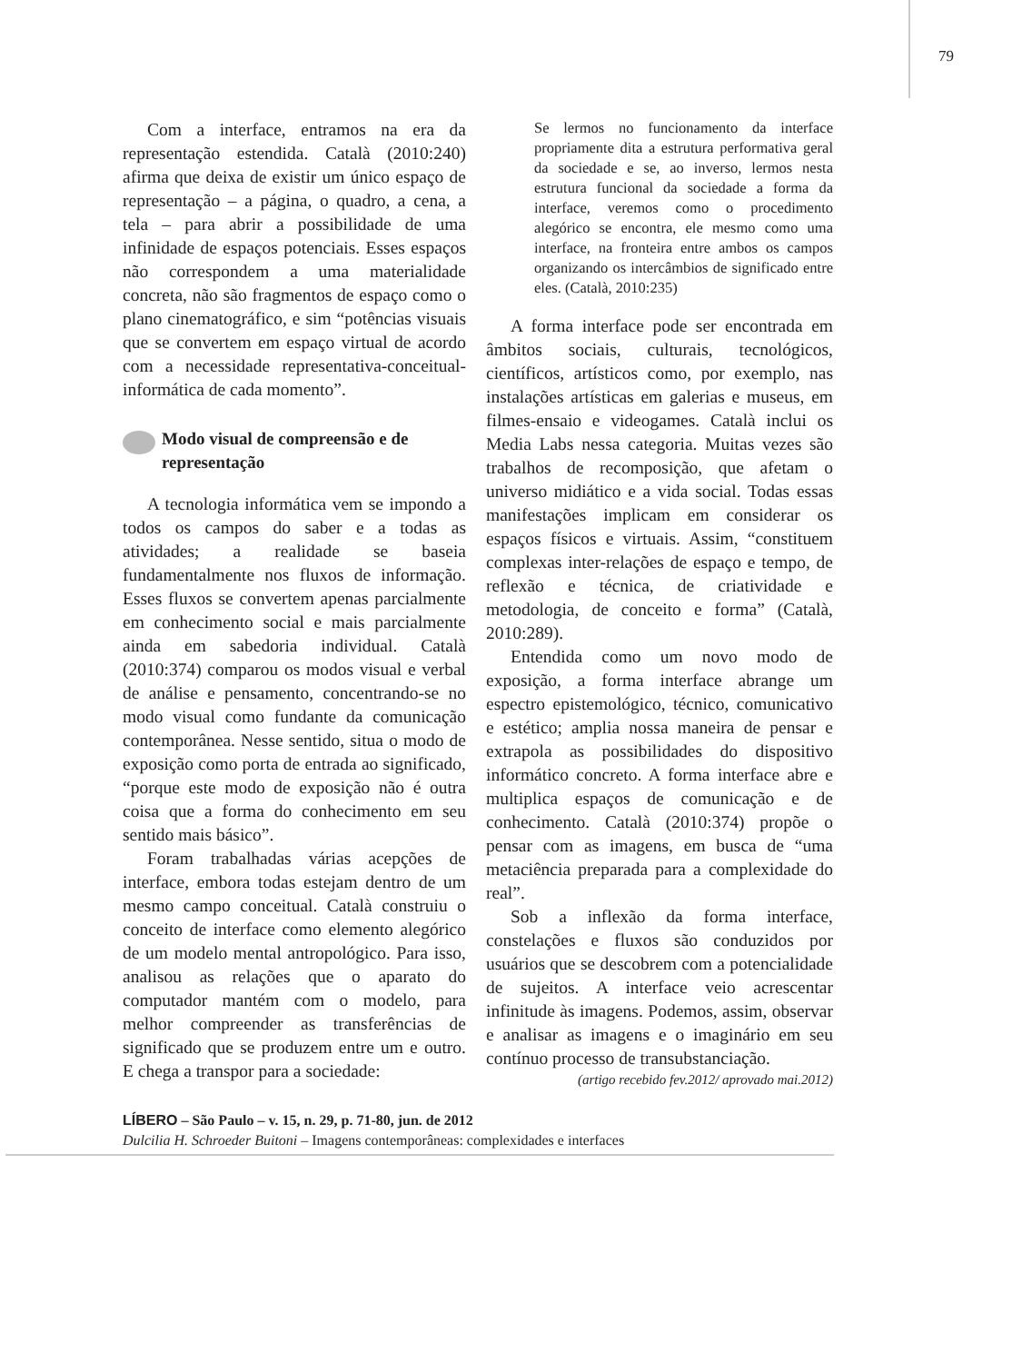79
Com a interface, entramos na era da representação estendida. Català (2010:240) afirma que deixa de existir um único espaço de representação – a página, o quadro, a cena, a tela – para abrir a possibilidade de uma infinidade de espaços potenciais. Esses espaços não correspondem a uma materialidade concreta, não são fragmentos de espaço como o plano cinematográfico, e sim “potências visuais que se convertem em espaço virtual de acordo com a necessidade representativa-conceitual-informática de cada momento”.
Modo visual de compreensão e de representação
A tecnologia informática vem se impondo a todos os campos do saber e a todas as atividades; a realidade se baseia fundamentalmente nos fluxos de informação. Esses fluxos se convertem apenas parcialmente em conhecimento social e mais parcialmente ainda em sabedoria individual. Català (2010:374) comparou os modos visual e verbal de análise e pensamento, concentrando-se no modo visual como fundante da comunicação contemporânea. Nesse sentido, situa o modo de exposição como porta de entrada ao significado, “porque este modo de exposição não é outra coisa que a forma do conhecimento em seu sentido mais básico”.
Foram trabalhadas várias acepções de interface, embora todas estejam dentro de um mesmo campo conceitual. Català construiu o conceito de interface como elemento alegórico de um modelo mental antropológico. Para isso, analisou as relações que o aparato do computador mantém com o modelo, para melhor compreender as transferências de significado que se produzem entre um e outro. E chega a transpor para a sociedade:
Se lermos no funcionamento da interface propriamente dita a estrutura performativa geral da sociedade e se, ao inverso, lermos nesta estrutura funcional da sociedade a forma da interface, veremos como o procedimento alegórico se encontra, ele mesmo como uma interface, na fronteira entre ambos os campos organizando os intercâmbios de significado entre eles. (Català, 2010:235)
A forma interface pode ser encontrada em âmbitos sociais, culturais, tecnológicos, científicos, artísticos como, por exemplo, nas instalações artísticas em galerias e museus, em filmes-ensaio e videogames. Català inclui os Media Labs nessa categoria. Muitas vezes são trabalhos de recomposição, que afetam o universo midiático e a vida social. Todas essas manifestações implicam em considerar os espaços físicos e virtuais. Assim, “constituem complexas inter-relações de espaço e tempo, de reflexão e técnica, de criatividade e metodologia, de conceito e forma” (Català, 2010:289).
Entendida como um novo modo de exposição, a forma interface abrange um espectro epistemológico, técnico, comunicativo e estético; amplia nossa maneira de pensar e extrapola as possibilidades do dispositivo informático concreto. A forma interface abre e multiplica espaços de comunicação e de conhecimento. Català (2010:374) propõe o pensar com as imagens, em busca de “uma metaciência preparada para a complexidade do real”.
Sob a inflexão da forma interface, constelações e fluxos são conduzidos por usuários que se descobrem com a potencialidade de sujeitos. A interface veio acrescentar infinitude às imagens. Podemos, assim, observar e analisar as imagens e o imaginário em seu contínuo processo de transubstanciação.
(artigo recebido fev.2012/ aprovado mai.2012)
LÍBERO – São Paulo – v. 15, n. 29, p. 71-80, jun. de 2012
Dulcilia H. Schroeder Buitoni – Imagens contemporâneas: complexidades e interfaces